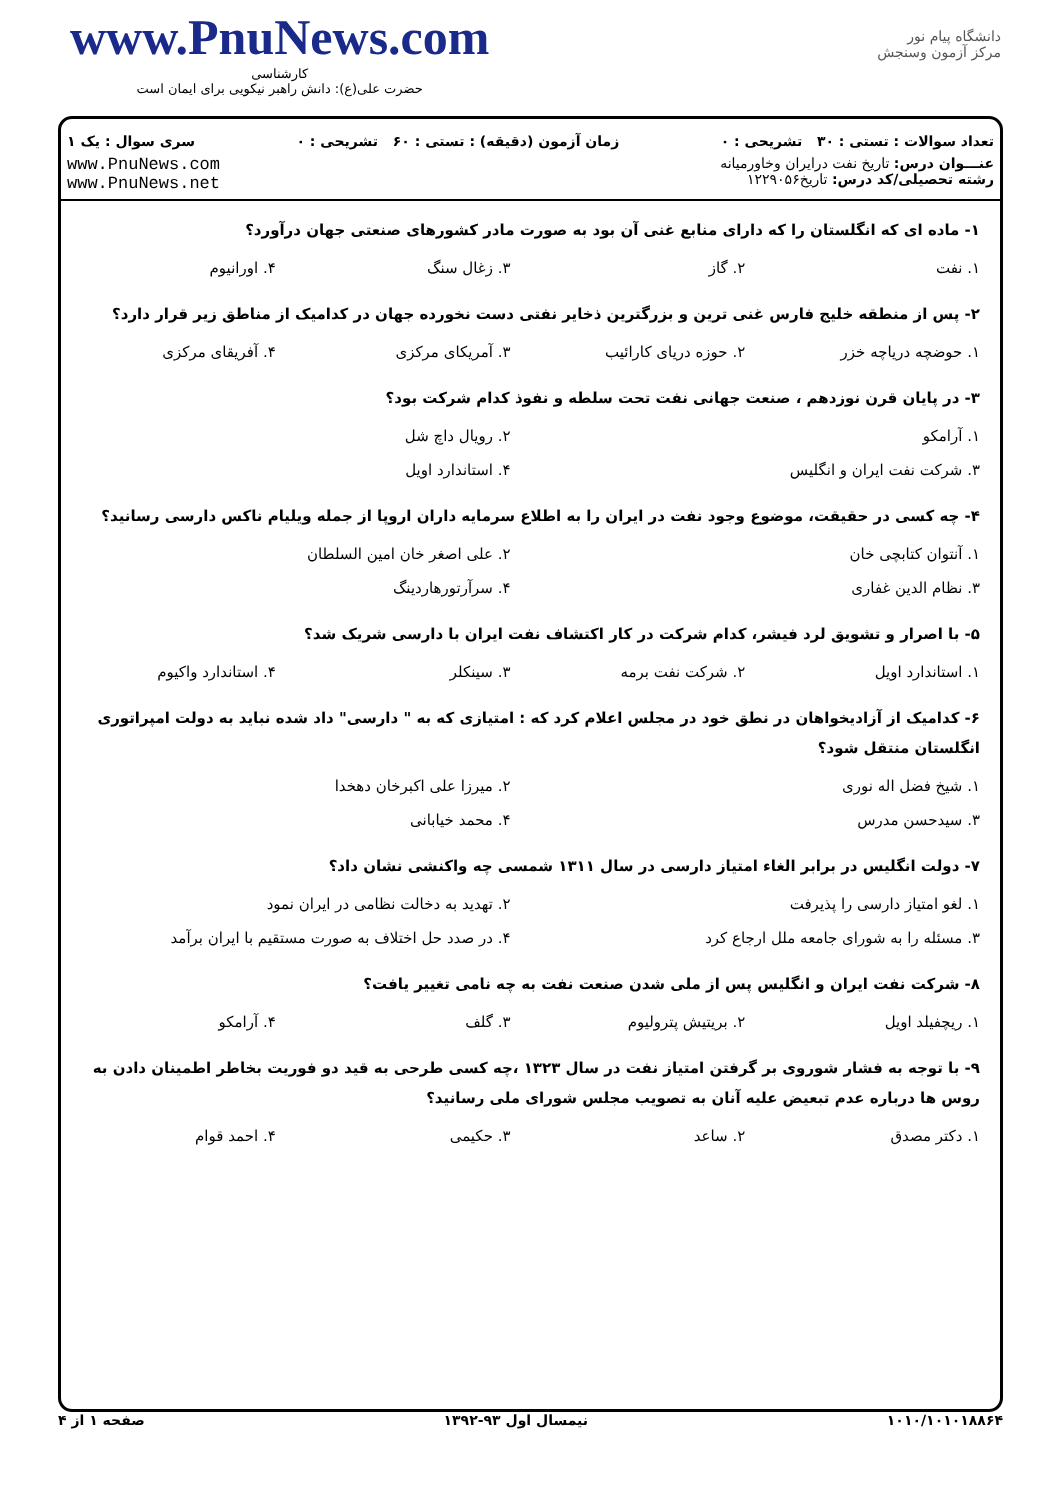www.PnuNews.com
کارشناسی
حضرت علی(ع): دانش راهبر نیکویی برای ایمان است
دانشگاه پیام نور
مرکز آزمون وسنجش
تعداد سوالات : تستی : ۳۰ تشریحی : ۰ زمان آزمون (دقیقه) : تستی : ۶۰ تشریحی : ۰ سری سوال : یک ۱
عنـــوان درس: تاریخ نفت درایران وخاورمیانه
رشته تحصیلی/کد درس: تاریخ۱۲۲۹۰۵۶
www.PnuNews.com
www.PnuNews.net
۱- ماده ای که انگلستان را که دارای منابع غنی آن بود به صورت مادر کشورهای صنعتی جهان درآورد؟
| ۱. نفت | ۲. گاز | ۳. زغال سنگ | ۴. اورانیوم |
۲- پس از منطقه خلیج فارس غنی ترین و بزرگترین ذخایر نفتی دست نخورده جهان در کدامیک از مناطق زیر قرار دارد؟
| ۱. حوضچه دریاچه خزر | ۲. حوزه دریای کارائیب | ۳. آمریکای مرکزی | ۴. آفریقای مرکزی |
۳- در پایان قرن نوزدهم ، صنعت جهانی نفت تحت سلطه و نفوذ کدام شرکت بود؟
| ۱. آرامکو | ۲. رویال داچ شل |
| ۳. شرکت نفت ایران و انگلیس | ۴. استاندارد اویل |
۴- چه کسی در حقیقت، موضوع وجود نفت در ایران را به اطلاع سرمایه داران اروپا از جمله ویلیام ناکس دارسی رسانید؟
| ۱. آنتوان کتابچی خان | ۲. علی اصغر خان امین السلطان |
| ۳. نظام الدین غفاری | ۴. سرآرتورهاردینگ |
۵- با اصرار و تشویق لرد فیشر، کدام شرکت در کار اکتشاف نفت ایران با دارسی شریک شد؟
| ۱. استاندارد اویل | ۲. شرکت نفت برمه | ۳. سینکلر | ۴. استاندارد واکیوم |
۶- کدامیک از آزادیخواهان در نطق خود در مجلس اعلام کرد که : امتیازی که به " دارسی" داد شده نباید به دولت امپراتوری انگلستان منتقل شود؟
| ۱. شیخ فضل اله نوری | ۲. میرزا علی اکبرخان دهخدا |
| ۳. سیدحسن مدرس | ۴. محمد خیابانی |
۷- دولت انگلیس در برابر الغاء امتیاز دارسی در سال ۱۳۱۱ شمسی چه واکنشی نشان داد؟
| ۱. لغو امتیاز دارسی را پذیرفت | ۲. تهدید به دخالت نظامی در ایران نمود |
| ۳. مسئله را به شورای جامعه ملل ارجاع کرد | ۴. در صدد حل اختلاف به صورت مستقیم با ایران برآمد |
۸- شرکت نفت ایران و انگلیس پس از ملی شدن صنعت نفت به چه نامی تغییر یافت؟
| ۱. ریچفیلد اویل | ۲. بریتیش پترولیوم | ۳. گلف | ۴. آرامکو |
۹- با توجه به فشار شوروی بر گرفتن امتیاز نفت در سال ۱۳۲۳ ،چه کسی طرحی به قید دو فوریت بخاطر اطمینان دادن به روس ها درباره عدم تبعیض علیه آنان به تصویب مجلس شورای ملی رسانید؟
| ۱. دکتر مصدق | ۲. ساعد | ۳. حکیمی | ۴. احمد قوام |
۱۰۱۰/۱۰۱۰۱۸۸۶۴ نیمسال اول ۹۳-۱۳۹۲ صفحه ۱ از ۴